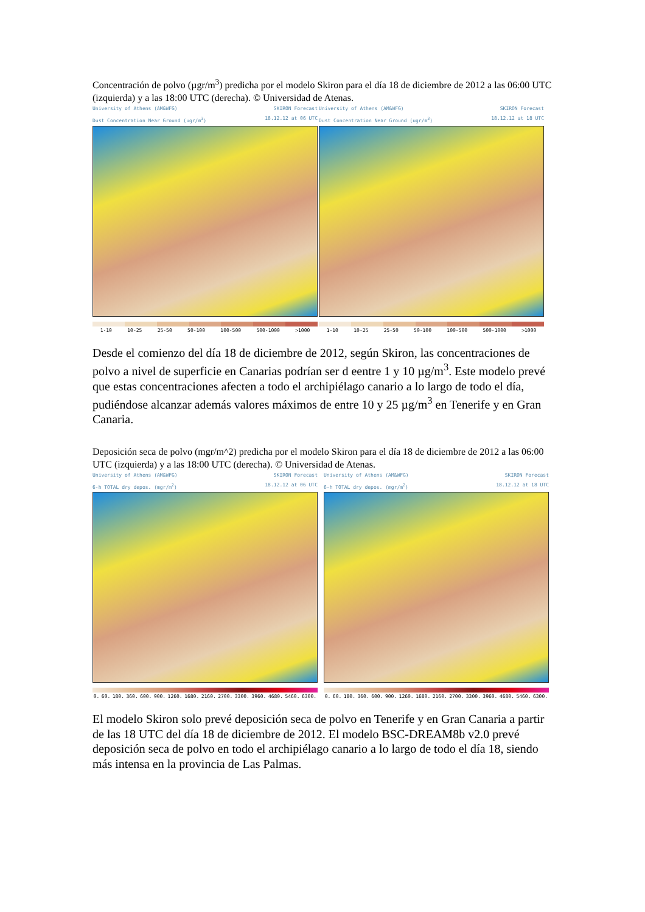Concentración de polvo (µgr/m<sup>3</sup>) predicha por el modelo Skiron para el día 18 de diciembre de 2012 a las 06:00 UTC (izquierda) y a las 18:00 UTC (derecha). © Universidad de Atenas.
University of Athens (AM&WFG) SKIRON Forecast
Dust Concentration Near Ground (ugr/m<sup>3</sup>) 18.12.12 at 06 UTC
1-10 10-25 25-50 50-100 100-500 500-1000 >1000
University of Athens (AM&WFG) SKIRON Forecast
Dust Concentration Near Ground (ugr/m<sup>3</sup>) 18.12.12 at 18 UTC
1-10 10-25 25-50 50-100 100-500 500-1000 >1000
Desde el comienzo del día 18 de diciembre de 2012, según Skiron, las concentraciones de polvo a nivel de superficie en Canarias podrían ser d eentre 1 y 10 µg/m<sup>3</sup>. Este modelo prevé que estas concentraciones afecten a todo el archipiélago canario a lo largo de todo el día, pudiéndose alcanzar además valores máximos de entre 10 y 25 µg/m<sup>3</sup> en Tenerife y en Gran Canaria.
Deposición seca de polvo (mgr/m^2) predicha por el modelo Skiron para el día 18 de diciembre de 2012 a las 06:00 UTC (izquierda) y a las 18:00 UTC (derecha). © Universidad de Atenas.
University of Athens (AM&WFG) SKIRON Forecast
6-h TOTAL dry depos. (mgr/m<sup>2</sup>) 18.12.12 at 06 UTC
0. 60. 180. 360. 600. 900. 1260. 1680. 2160. 2700. 3300. 3960. 4680. 5460. 6300.
University of Athens (AM&WFG) SKIRON Forecast
6-h TOTAL dry depos. (mgr/m<sup>2</sup>) 18.12.12 at 18 UTC
0. 60. 180. 360. 600. 900. 1260. 1680. 2160. 2700. 3300. 3960. 4680. 5460. 6300.
El modelo Skiron solo prevé deposición seca de polvo en Tenerife y en Gran Canaria a partir de las 18 UTC del día 18 de diciembre de 2012. El modelo BSC-DREAM8b v2.0 prevé deposición seca de polvo en todo el archipiélago canario a lo largo de todo el día 18, siendo más intensa en la provincia de Las Palmas.